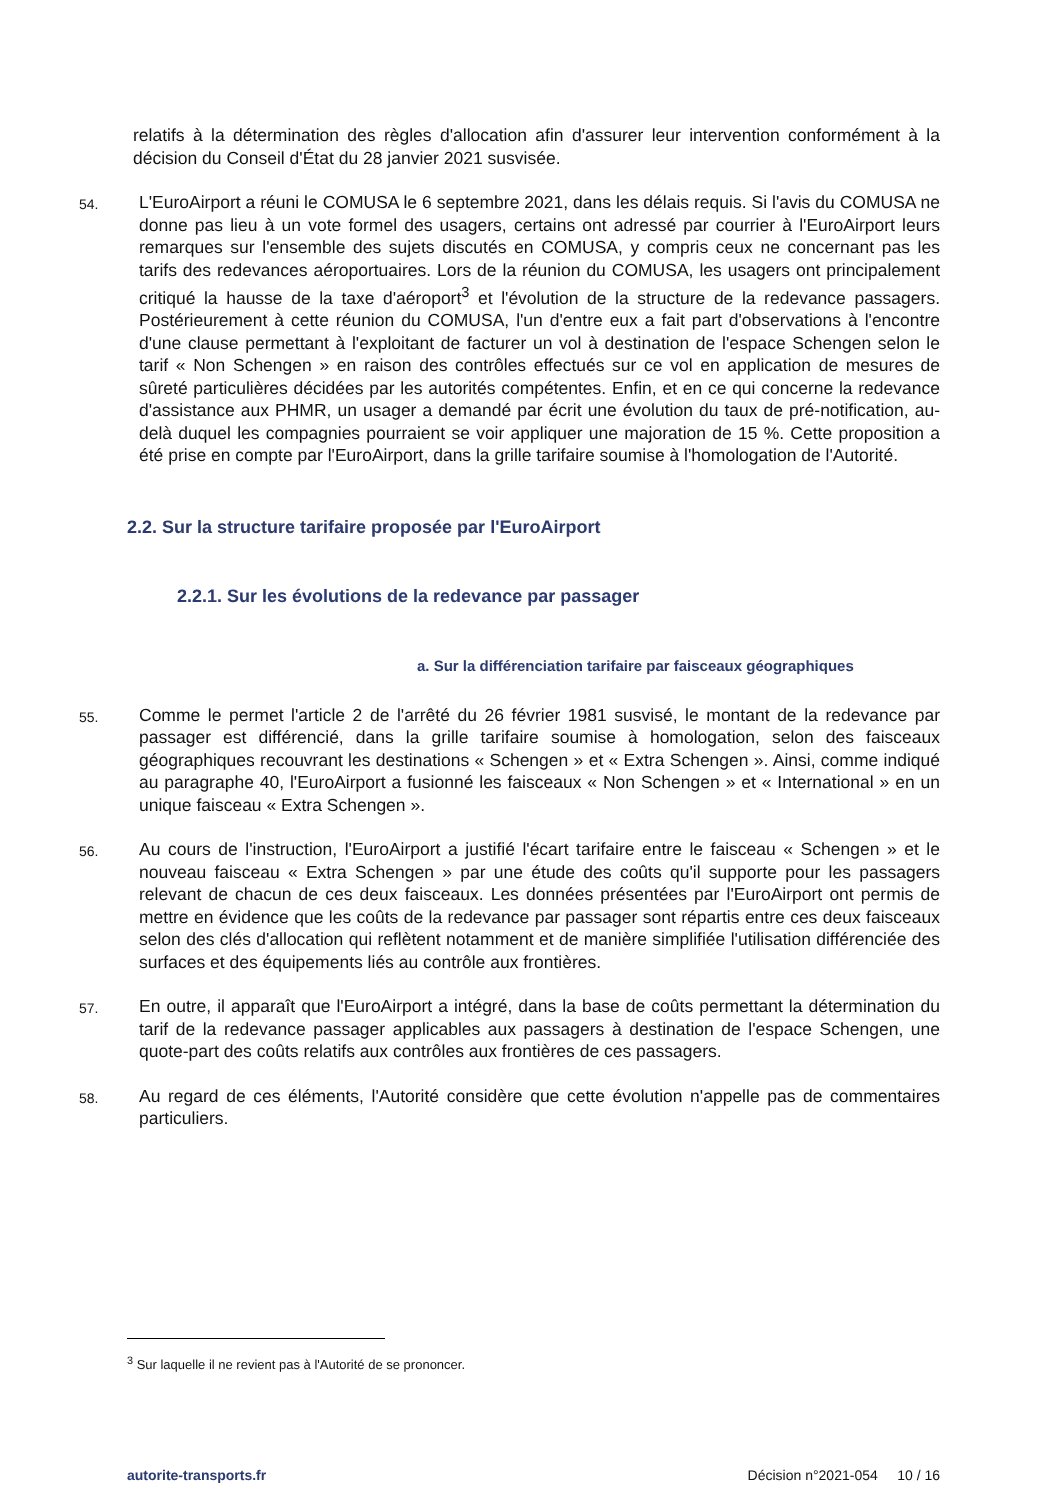relatifs à la détermination des règles d'allocation afin d'assurer leur intervention conformément à la décision du Conseil d'État du 28 janvier 2021 susvisée.
54.
L'EuroAirport a réuni le COMUSA le 6 septembre 2021, dans les délais requis. Si l'avis du COMUSA ne donne pas lieu à un vote formel des usagers, certains ont adressé par courrier à l'EuroAirport leurs remarques sur l'ensemble des sujets discutés en COMUSA, y compris ceux ne concernant pas les tarifs des redevances aéroportuaires. Lors de la réunion du COMUSA, les usagers ont principalement critiqué la hausse de la taxe d'aéroport<sup>3</sup> et l'évolution de la structure de la redevance passagers. Postérieurement à cette réunion du COMUSA, l'un d'entre eux a fait part d'observations à l'encontre d'une clause permettant à l'exploitant de facturer un vol à destination de l'espace Schengen selon le tarif « Non Schengen » en raison des contrôles effectués sur ce vol en application de mesures de sûreté particulières décidées par les autorités compétentes. Enfin, et en ce qui concerne la redevance d'assistance aux PHMR, un usager a demandé par écrit une évolution du taux de pré-notification, au-delà duquel les compagnies pourraient se voir appliquer une majoration de 15 %. Cette proposition a été prise en compte par l'EuroAirport, dans la grille tarifaire soumise à l'homologation de l'Autorité.
2.2. Sur la structure tarifaire proposée par l'EuroAirport
2.2.1. Sur les évolutions de la redevance par passager
a. Sur la différenciation tarifaire par faisceaux géographiques
55.
Comme le permet l'article 2 de l'arrêté du 26 février 1981 susvisé, le montant de la redevance par passager est différencié, dans la grille tarifaire soumise à homologation, selon des faisceaux géographiques recouvrant les destinations « Schengen » et « Extra Schengen ». Ainsi, comme indiqué au paragraphe 40, l'EuroAirport a fusionné les faisceaux « Non Schengen » et « International » en un unique faisceau « Extra Schengen ».
56.
Au cours de l'instruction, l'EuroAirport a justifié l'écart tarifaire entre le faisceau « Schengen » et le nouveau faisceau « Extra Schengen » par une étude des coûts qu'il supporte pour les passagers relevant de chacun de ces deux faisceaux. Les données présentées par l'EuroAirport ont permis de mettre en évidence que les coûts de la redevance par passager sont répartis entre ces deux faisceaux selon des clés d'allocation qui reflètent notamment et de manière simplifiée l'utilisation différenciée des surfaces et des équipements liés au contrôle aux frontières.
57.
En outre, il apparaît que l'EuroAirport a intégré, dans la base de coûts permettant la détermination du tarif de la redevance passager applicables aux passagers à destination de l'espace Schengen, une quote-part des coûts relatifs aux contrôles aux frontières de ces passagers.
58.
Au regard de ces éléments, l'Autorité considère que cette évolution n'appelle pas de commentaires particuliers.
<sup>3</sup> Sur laquelle il ne revient pas à l'Autorité de se prononcer.
autorite-transports.fr Décision n°2021-054 10 / 16